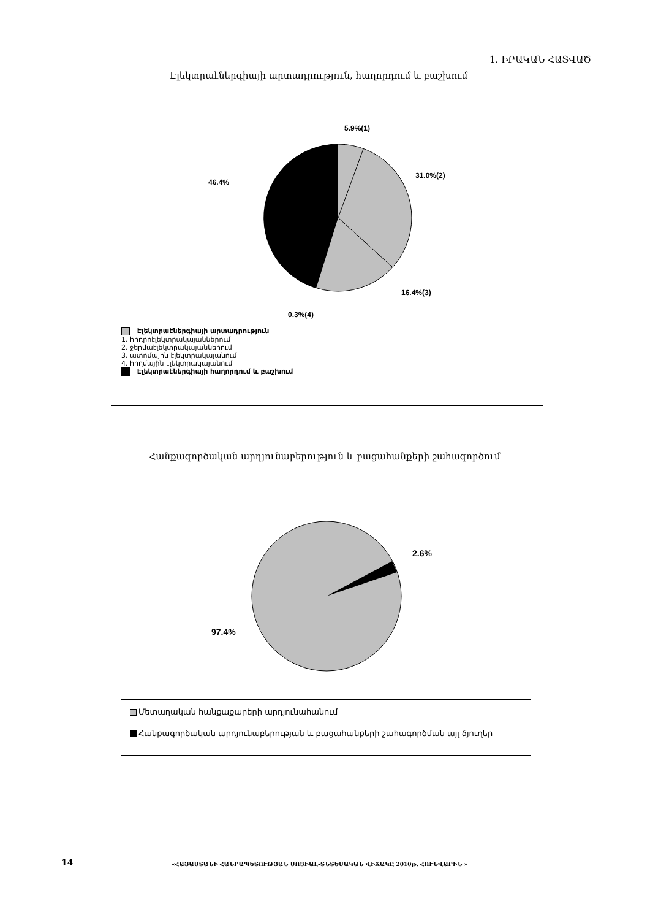1. ԻՐԱԿԱՆ ՀԱՏՎԱԾ
Էլեկտրաէներգիայի արտադրություն, հաղորդում և բաշխում
5.9%(1)
31.0%(2)
16.4%(3)
0.3%(4)
46.4%
Էլեկտրաէներգիայի արտադրություն
1. հիդրոէլեկտրակայաններում
2. ջերմաէլեկտրակայաններում
3. ատոմային էլեկտրակայանում
4. հողմային էլեկտրակայանում
Էլեկտրաէներգիայի հաղորդում և բաշխում
Հանքագործական արդյունաբերություն և բացահանքերի շահագործում
2.6%
97.4%
Մետաղական հանքաքարերի արդյունահանում
Հանքագործական արդյունաբերության և բացահանքերի շահագործման այլ ճյուղեր
14
«ՀԱՅԱՍՏԱՆԻ ՀԱՆՐԱՊԵՏՈՒԹՅԱՆ ՍՈՑԻԱԼ-ՏՆՏԵՍԱԿԱՆ ՎԻՃԱԿԸ 2010թ. ՀՈՒՆՎԱՐԻՆ »